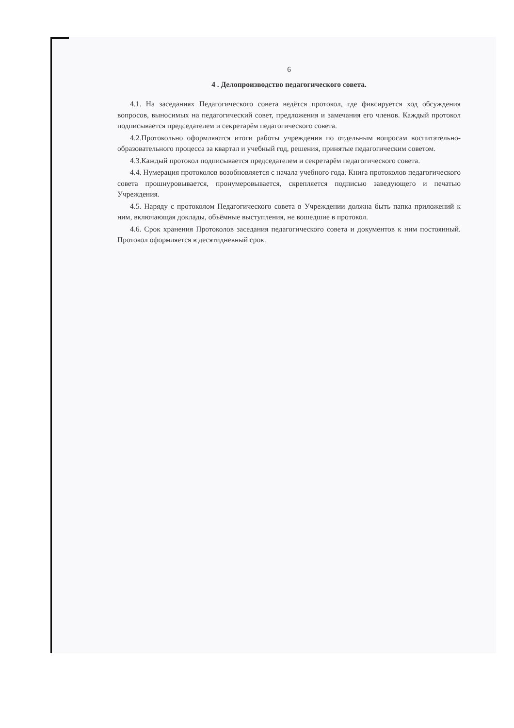6
4 . Делопроизводство педагогического совета.
4.1. На заседаниях Педагогического совета ведётся протокол, где фиксируется ход обсуждения вопросов, выносимых на педагогический совет, предложения и замечания его членов. Каждый протокол подписывается председателем и секретарём педагогического совета.
4.2.Протокольно оформляются итоги работы учреждения по отдельным вопросам воспитательно-образовательного процесса за квартал и учебный год, решения, принятые педагогическим советом.
4.3.Каждый протокол подписывается председателем и секретарём педагогического совета.
4.4. Нумерация протоколов возобновляется с начала учебного года. Книга протоколов педагогического совета прошнуровывается, пронумеровывается, скрепляется подписью заведующего и печатью Учреждения.
4.5. Наряду с протоколом Педагогического совета в Учреждении должна быть папка приложений к ним, включающая доклады, объёмные выступления, не вошедшие в протокол.
4.6. Срок хранения Протоколов заседания педагогического совета и документов к ним постоянный. Протокол оформляется в десятидневный срок.